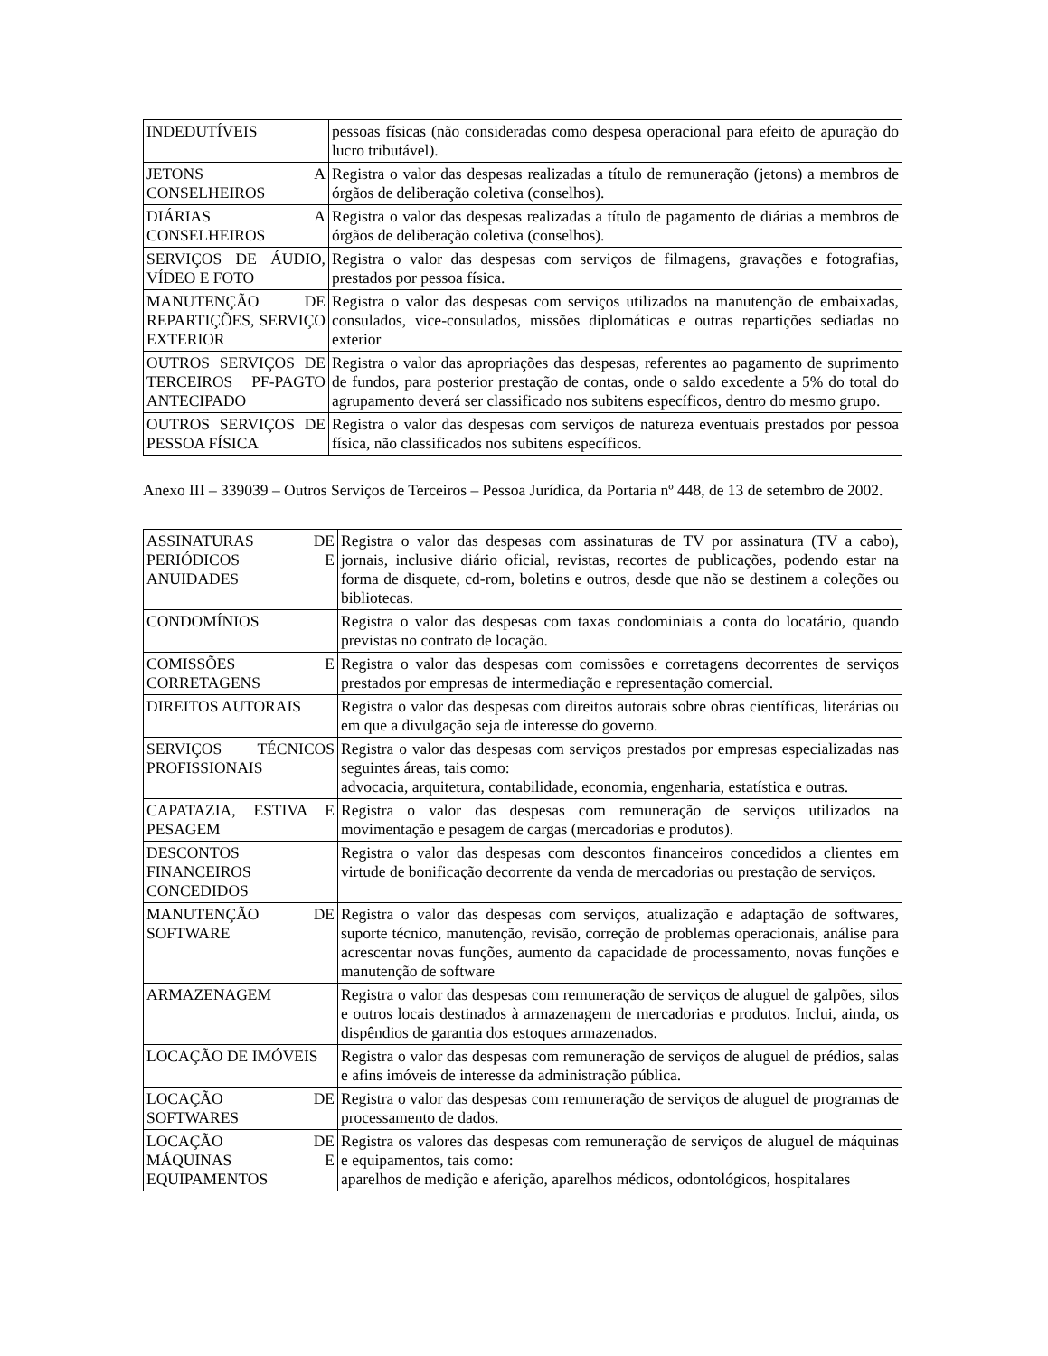| INDEDUTÍVEIS | pessoas físicas (não consideradas como despesa operacional para efeito de apuração do lucro tributável). |
| JETONS A CONSELHEIROS | Registra o valor das despesas realizadas a título de remuneração (jetons) a membros de órgãos de deliberação coletiva (conselhos). |
| DIÁRIAS A CONSELHEIROS | Registra o valor das despesas realizadas a título de pagamento de diárias a membros de órgãos de deliberação coletiva (conselhos). |
| SERVIÇOS DE ÁUDIO, VÍDEO E FOTO | Registra o valor das despesas com serviços de filmagens, gravações e fotografias, prestados por pessoa física. |
| MANUTENÇÃO DE REPARTIÇÕES, SERVIÇO EXTERIOR | Registra o valor das despesas com serviços utilizados na manutenção de embaixadas, consulados, vice-consulados, missões diplomáticas e outras repartições sediadas no exterior |
| OUTROS SERVIÇOS DE TERCEIROS PF-PAGTO ANTECIPADO | Registra o valor das apropriações das despesas, referentes ao pagamento de suprimento de fundos, para posterior prestação de contas, onde o saldo excedente a 5% do total do agrupamento deverá ser classificado nos subitens específicos, dentro do mesmo grupo. |
| OUTROS SERVIÇOS DE PESSOA FÍSICA | Registra o valor das despesas com serviços de natureza eventuais prestados por pessoa física, não classificados nos subitens específicos. |
Anexo III – 339039 – Outros Serviços de Terceiros – Pessoa Jurídica, da Portaria nº 448, de 13 de setembro de 2002.
| ASSINATURAS DE PERIÓDICOS E ANUIDADES | Registra o valor das despesas com assinaturas de TV por assinatura (TV a cabo), jornais, inclusive diário oficial, revistas, recortes de publicações, podendo estar na forma de disquete, cd-rom, boletins e outros, desde que não se destinem a coleções ou bibliotecas. |
| CONDOMÍNIOS | Registra o valor das despesas com taxas condominiais a conta do locatário, quando previstas no contrato de locação. |
| COMISSÕES E CORRETAGENS | Registra o valor das despesas com comissões e corretagens decorrentes de serviços prestados por empresas de intermediação e representação comercial. |
| DIREITOS AUTORAIS | Registra o valor das despesas com direitos autorais sobre obras científicas, literárias ou em que a divulgação seja de interesse do governo. |
| SERVIÇOS TÉCNICOS PROFISSIONAIS | Registra o valor das despesas com serviços prestados por empresas especializadas nas seguintes áreas, tais como: advocacia, arquitetura, contabilidade, economia, engenharia, estatística e outras. |
| CAPATAZIA, ESTIVA E PESAGEM | Registra o valor das despesas com remuneração de serviços utilizados na movimentação e pesagem de cargas (mercadorias e produtos). |
| DESCONTOS FINANCEIROS CONCEDIDOS | Registra o valor das despesas com descontos financeiros concedidos a clientes em virtude de bonificação decorrente da venda de mercadorias ou prestação de serviços. |
| MANUTENÇÃO DE SOFTWARE | Registra o valor das despesas com serviços, atualização e adaptação de softwares, suporte técnico, manutenção, revisão, correção de problemas operacionais, análise para acrescentar novas funções, aumento da capacidade de processamento, novas funções e manutenção de software |
| ARMAZENAGEM | Registra o valor das despesas com remuneração de serviços de aluguel de galpões, silos e outros locais destinados à armazenagem de mercadorias e produtos. Inclui, ainda, os dispêndios de garantia dos estoques armazenados. |
| LOCAÇÃO DE IMÓVEIS | Registra o valor das despesas com remuneração de serviços de aluguel de prédios, salas e afins imóveis de interesse da administração pública. |
| LOCAÇÃO DE SOFTWARES | Registra o valor das despesas com remuneração de serviços de aluguel de programas de processamento de dados. |
| LOCAÇÃO DE MÁQUINAS E EQUIPAMENTOS | Registra os valores das despesas com remuneração de serviços de aluguel de máquinas e equipamentos, tais como: aparelhos de medição e aferição, aparelhos médicos, odontológicos, hospitalares |